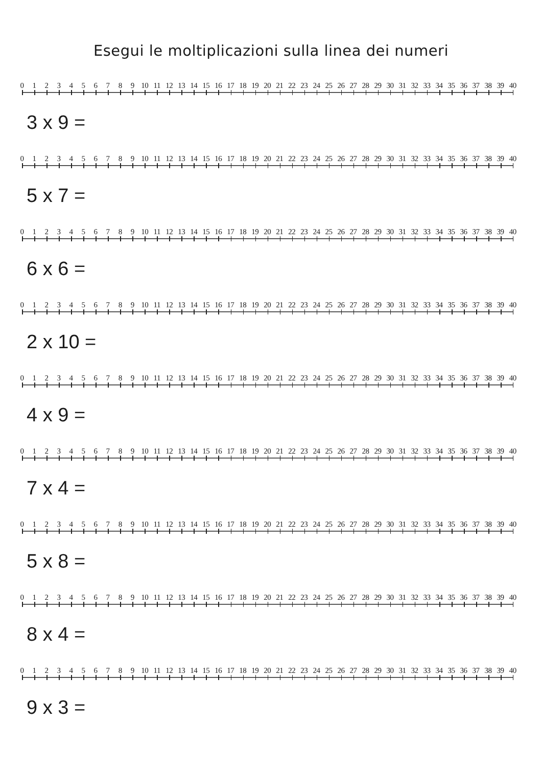Esegui le moltiplicazioni sulla linea dei numeri
0 1 2 3 4 5 6 7 8 9 10 11 12 13 14 15 16 17 18 19 20 21 22 23 24 25 26 27 28 29 30 31 32 33 34 35 36 37 38 39 40
3 x 9 =
0 1 2 3 4 5 6 7 8 9 10 11 12 13 14 15 16 17 18 19 20 21 22 23 24 25 26 27 28 29 30 31 32 33 34 35 36 37 38 39 40
5 x 7 =
0 1 2 3 4 5 6 7 8 9 10 11 12 13 14 15 16 17 18 19 20 21 22 23 24 25 26 27 28 29 30 31 32 33 34 35 36 37 38 39 40
6 x 6 =
0 1 2 3 4 5 6 7 8 9 10 11 12 13 14 15 16 17 18 19 20 21 22 23 24 25 26 27 28 29 30 31 32 33 34 35 36 37 38 39 40
2 x 10 =
0 1 2 3 4 5 6 7 8 9 10 11 12 13 14 15 16 17 18 19 20 21 22 23 24 25 26 27 28 29 30 31 32 33 34 35 36 37 38 39 40
4 x 9 =
0 1 2 3 4 5 6 7 8 9 10 11 12 13 14 15 16 17 18 19 20 21 22 23 24 25 26 27 28 29 30 31 32 33 34 35 36 37 38 39 40
7 x 4 =
0 1 2 3 4 5 6 7 8 9 10 11 12 13 14 15 16 17 18 19 20 21 22 23 24 25 26 27 28 29 30 31 32 33 34 35 36 37 38 39 40
5 x 8 =
0 1 2 3 4 5 6 7 8 9 10 11 12 13 14 15 16 17 18 19 20 21 22 23 24 25 26 27 28 29 30 31 32 33 34 35 36 37 38 39 40
8 x 4 =
0 1 2 3 4 5 6 7 8 9 10 11 12 13 14 15 16 17 18 19 20 21 22 23 24 25 26 27 28 29 30 31 32 33 34 35 36 37 38 39 40
9 x 3 =